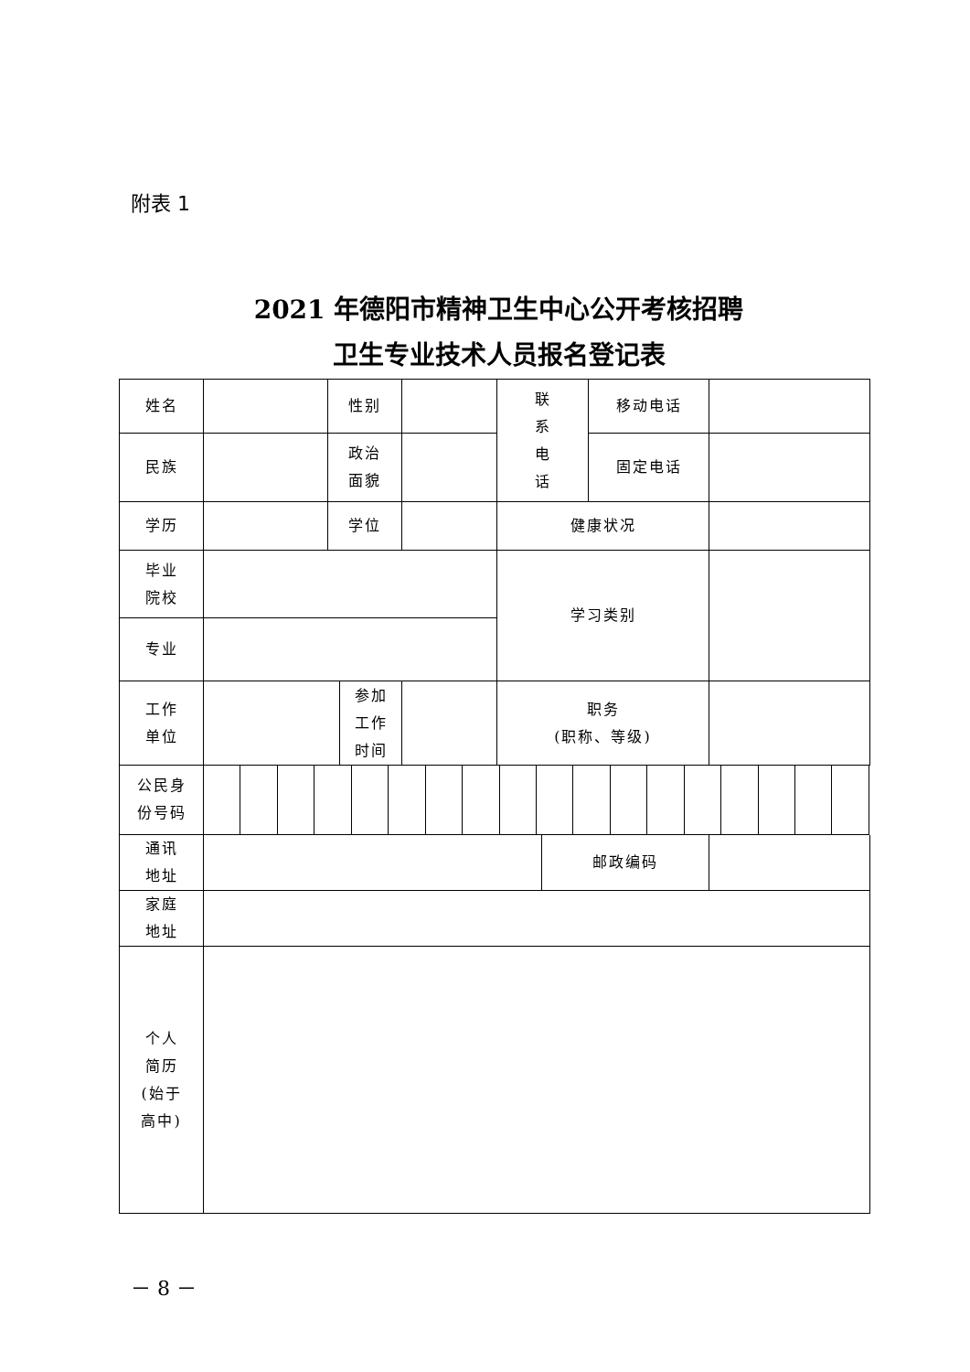附表 1
2021 年德阳市精神卫生中心公开考核招聘
卫生专业技术人员报名登记表
| 姓名 | | 性别 | | | 联 系 电 话 | 移动电话 | |
| 民族 | | 政治 面貌 | | | | 固定电话 | |
| 学历 | | 学位 | | | 健康状况 | | |
| 毕业 院校 | | | | | 学习类别 | | |
| 专业 | | | | | | | |
| 工作 单位 | | | 参加 工作 时间 | | 职务 (职称、等级) | | |
| 公民身 份号码 | | | | | | | | | | | | | | | | | | |
| 通讯 地址 | | 邮政编码 | |
| 家庭 地址 | | | |
| 个人 简历 (始于 高中) | | | |
－ 8 －